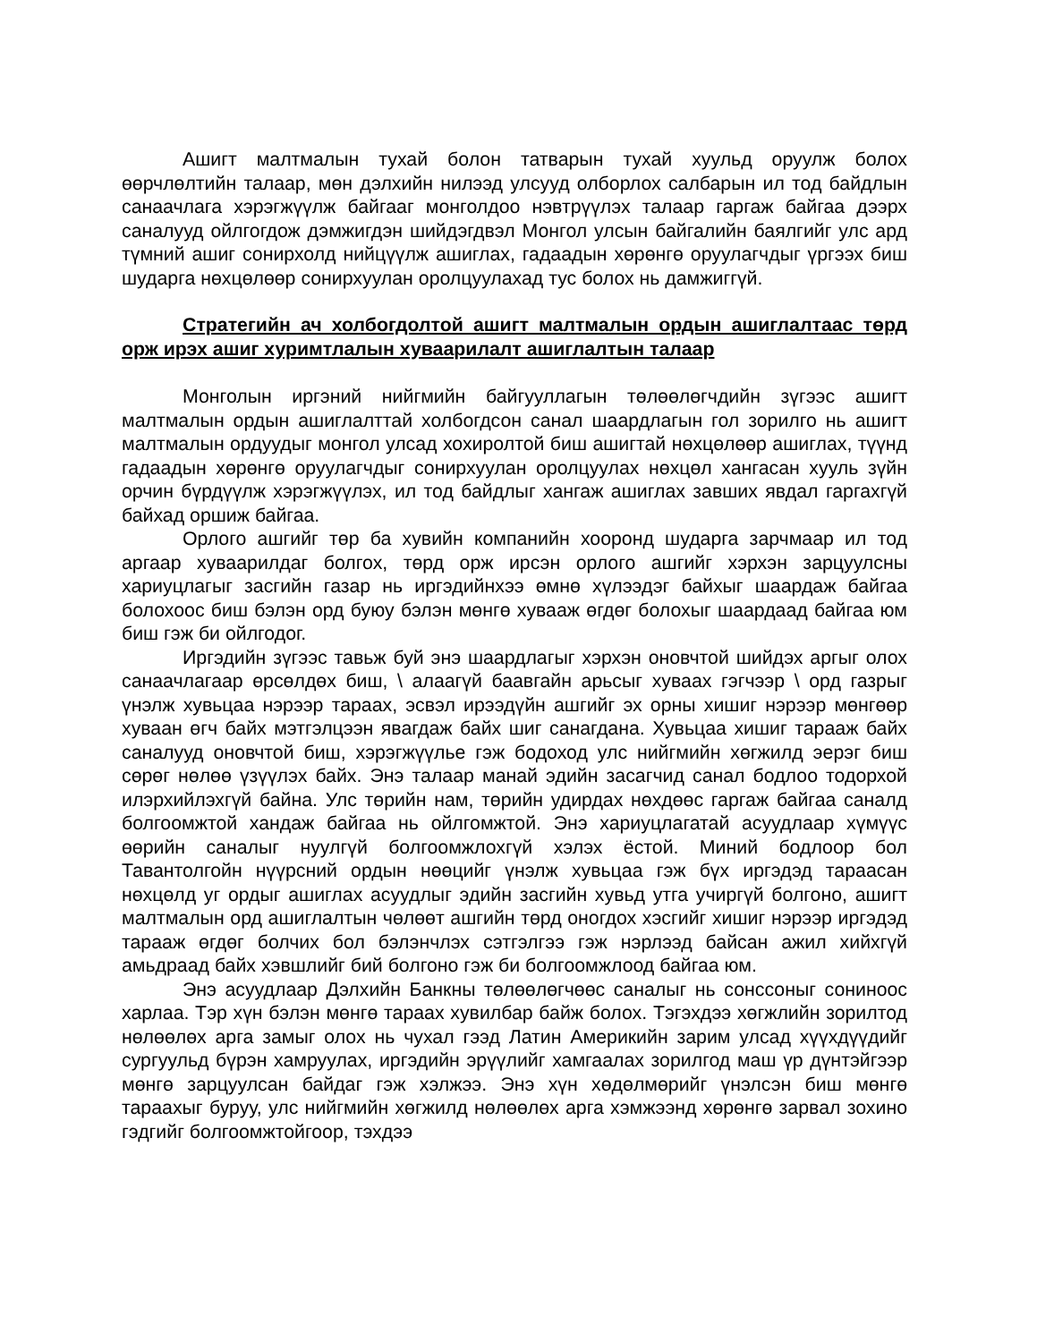Ашигт малтмалын тухай болон татварын тухай хуульд оруулж болох өөрчлөлтийн талаар, мөн дэлхийн нилээд улсууд олборлох салбарын ил тод байдлын санаачлага хэрэгжүүлж байгааг монголдоо нэвтрүүлэх талаар гаргаж байгаа дээрх саналууд ойлгогдож дэмжигдэн шийдэгдвэл Монгол улсын байгалийн баялгийг улс ард түмний ашиг сонирхолд нийцүүлж ашиглах, гадаадын хөрөнгө оруулагчдыг үргээх биш шударга нөхцөлөөр сонирхуулан оролцуулахад тус болох нь дамжиггүй.
Стратегийн ач холбогдолтой ашигт малтмалын ордын ашиглалтаас төрд орж ирэх ашиг хуримтлалын хуваарилалт ашиглалтын талаар
Монголын иргэний нийгмийн байгууллагын төлөөлөгчдийн зүгээс ашигт малтмалын ордын ашиглалттай холбогдсон санал шаардлагын гол зорилго нь ашигт малтмалын ордуудыг монгол улсад хохиролтой биш ашигтай нөхцөлөөр ашиглах, түүнд гадаадын хөрөнгө оруулагчдыг сонирхуулан оролцуулах нөхцөл хангасан хууль зүйн орчин бүрдүүлж хэрэгжүүлэх, ил тод байдлыг хангаж ашиглах завших явдал гаргахгүй байхад оршиж байгаа.
Орлого ашгийг төр ба хувийн компанийн хооронд шударга зарчмаар ил тод аргаар хуваарилдаг болгох, төрд орж ирсэн орлого ашгийг хэрхэн зарцуулсны хариуцлагыг засгийн газар нь иргэдийнхээ өмнө хүлээдэг байхыг шаардаж байгаа болохоос биш бэлэн орд буюу бэлэн мөнгө хувааж өгдөг болохыг шаардаад байгаа юм биш гэж би ойлгодог.
Иргэдийн зүгээс тавьж буй энэ шаардлагыг хэрхэн оновчтой шийдэх аргыг олох санаачлагаар өрсөлдөх биш, \ алаагүй баавгайн арьсыг хуваах гэгчээр \ орд газрыг үнэлж хувьцаа нэрээр тараах, эсвэл ирээдүйн ашгийг эх орны хишиг нэрээр мөнгөөр хуваан өгч байх мэтгэлцээн явагдаж байх шиг санагдана. Хувьцаа хишиг тарааж байх саналууд оновчтой биш, хэрэгжүүлье гэж бодоход улс нийгмийн хөгжилд эерэг биш сөрөг нөлөө үзүүлэх байх. Энэ талаар манай эдийн засагчид санал бодлоо тодорхой илэрхийлэхгүй байна. Улс төрийн нам, төрийн удирдах нөхдөөс гаргаж байгаа саналд болгоомжтой хандаж байгаа нь ойлгомжтой. Энэ хариуцлагатай асуудлаар хүмүүс өөрийн саналыг нуулгүй болгоомжлохгүй хэлэх ёстой. Миний бодлоор бол Тавантолгойн нүүрсний ордын нөөцийг үнэлж хувьцаа гэж бүх иргэдэд тараасан нөхцөлд уг ордыг ашиглах асуудлыг эдийн засгийн хувьд утга учиргүй болгоно, ашигт малтмалын орд ашиглалтын чөлөөт ашгийн төрд оногдох хэсгийг хишиг нэрээр иргэдэд тарааж өгдөг болчих бол бэлэнчлэх сэтгэлгээ гэж нэрлээд байсан ажил хийхгүй амьдраад байх хэвшлийг бий болгоно гэж би болгоомжлоод байгаа юм.
Энэ асуудлаар Дэлхийн Банкны төлөөлөгчөөс саналыг нь сонссоныг сониноос харлаа. Тэр хүн бэлэн мөнгө тараах хувилбар байж болох. Тэгэхдээ хөгжлийн зорилтод нөлөөлөх арга замыг олох нь чухал гээд Латин Америкийн зарим улсад хүүхдүүдийг сургуульд бүрэн хамруулах, иргэдийн эрүүлийг хамгаалах зорилгод маш үр дүнтэйгээр мөнгө зарцуулсан байдаг гэж хэлжээ. Энэ хүн хөдөлмөрийг үнэлсэн биш мөнгө тараахыг буруу, улс нийгмийн хөгжилд нөлөөлөх арга хэмжээнд хөрөнгө зарвал зохино гэдгийг болгоомжтойгоор, тэхдээ